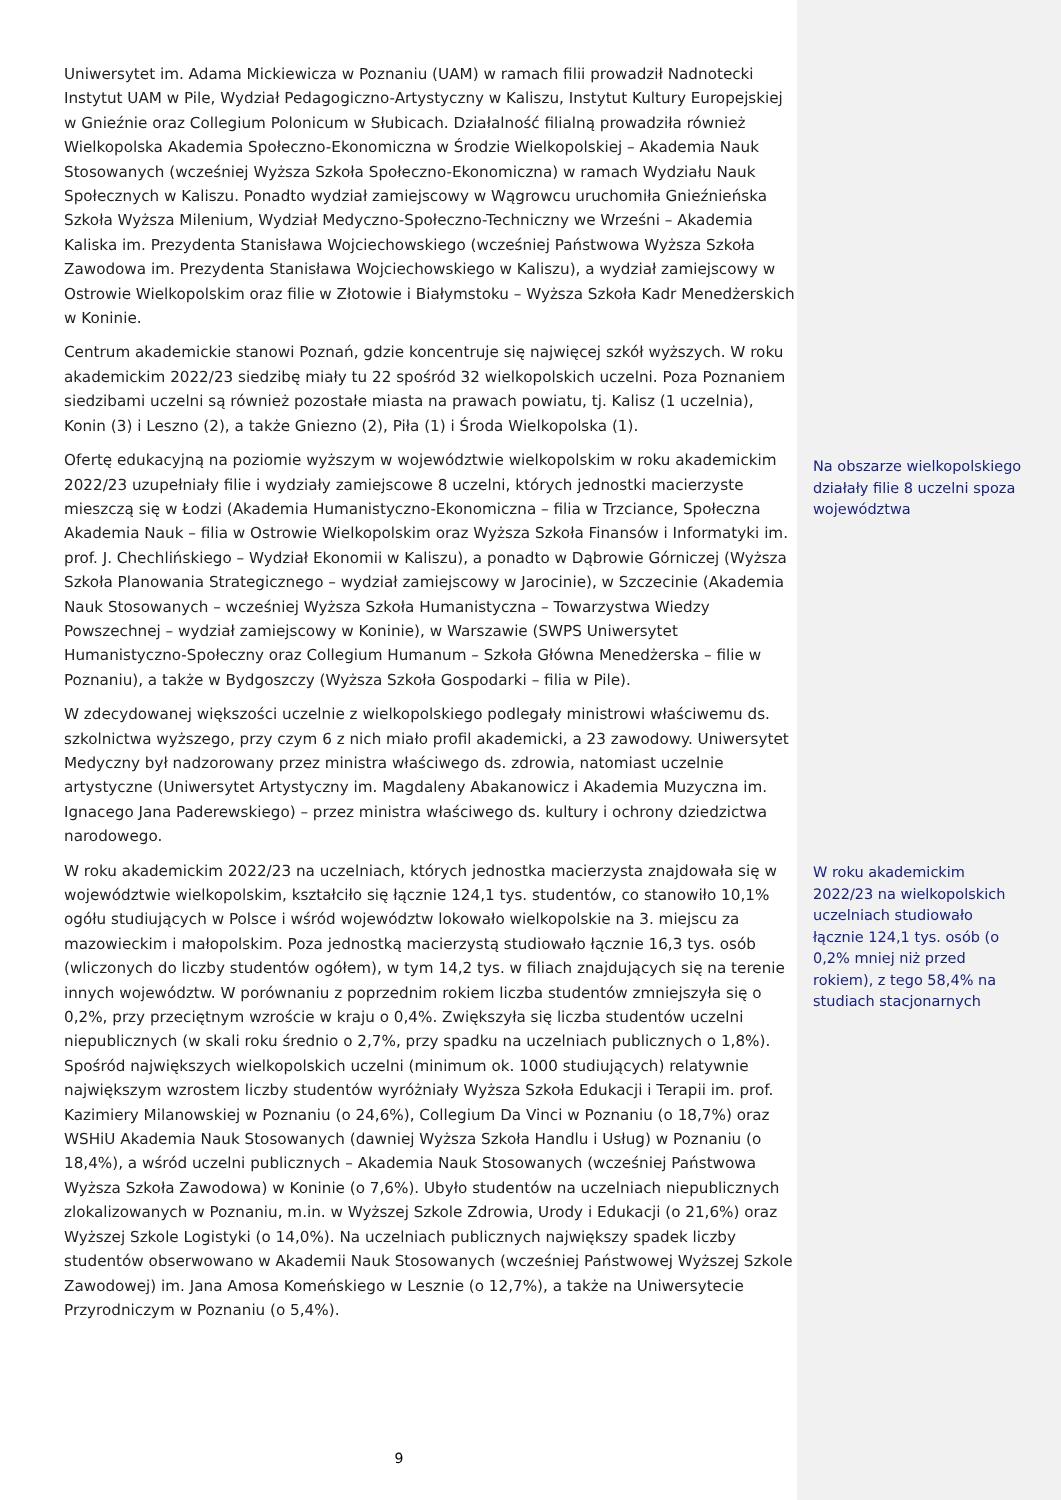Uniwersytet im. Adama Mickiewicza w Poznaniu (UAM) w ramach filii prowadził Nadnotecki Instytut UAM w Pile, Wydział Pedagogiczno-Artystyczny w Kaliszu, Instytut Kultury Europejskiej w Gnieźnie oraz Collegium Polonicum w Słubicach. Działalność filialną prowadziła również Wielkopolska Akademia Społeczno-Ekonomiczna w Środzie Wielkopolskiej – Akademia Nauk Stosowanych (wcześniej Wyższa Szkoła Społeczno-Ekonomiczna) w ramach Wydziału Nauk Społecznych w Kaliszu. Ponadto wydział zamiejscowy w Wągrowcu uruchomiła Gnieźnieńska Szkoła Wyższa Milenium, Wydział Medyczno-Społeczno-Techniczny we Wrześni – Akademia Kaliska im. Prezydenta Stanisława Wojciechowskiego (wcześniej Państwowa Wyższa Szkoła Zawodowa im. Prezydenta Stanisława Wojciechowskiego w Kaliszu), a wydział zamiejscowy w Ostrowie Wielkopolskim oraz filie w Złotowie i Białymstoku – Wyższa Szkoła Kadr Menedżerskich w Koninie.
Centrum akademickie stanowi Poznań, gdzie koncentruje się najwięcej szkół wyższych. W roku akademickim 2022/23 siedzibę miały tu 22 spośród 32 wielkopolskich uczelni. Poza Poznaniem siedzibami uczelni są również pozostałe miasta na prawach powiatu, tj. Kalisz (1 uczelnia), Konin (3) i Leszno (2), a także Gniezno (2), Piła (1) i Środa Wielkopolska (1).
Ofertę edukacyjną na poziomie wyższym w województwie wielkopolskim w roku akademickim 2022/23 uzupełniały filie i wydziały zamiejscowe 8 uczelni, których jednostki macierzyste mieszczą się w Łodzi (Akademia Humanistyczno-Ekonomiczna – filia w Trzciance, Społeczna Akademia Nauk – filia w Ostrowie Wielkopolskim oraz Wyższa Szkoła Finansów i Informatyki im. prof. J. Chechlińskiego – Wydział Ekonomii w Kaliszu), a ponadto w Dąbrowie Górniczej (Wyższa Szkoła Planowania Strategicznego – wydział zamiejscowy w Jarocinie), w Szczecinie (Akademia Nauk Stosowanych – wcześniej Wyższa Szkoła Humanistyczna – Towarzystwa Wiedzy Powszechnej – wydział zamiejscowy w Koninie), w Warszawie (SWPS Uniwersytet Humanistyczno-Społeczny oraz Collegium Humanum – Szkoła Główna Menedżerska – filie w Poznaniu), a także w Bydgoszczy (Wyższa Szkoła Gospodarki – filia w Pile).
W zdecydowanej większości uczelnie z wielkopolskiego podlegały ministrowi właściwemu ds. szkolnictwa wyższego, przy czym 6 z nich miało profil akademicki, a 23 zawodowy. Uniwersytet Medyczny był nadzorowany przez ministra właściwego ds. zdrowia, natomiast uczelnie artystyczne (Uniwersytet Artystyczny im. Magdaleny Abakanowicz i Akademia Muzyczna im. Ignacego Jana Paderewskiego) – przez ministra właściwego ds. kultury i ochrony dziedzictwa narodowego.
W roku akademickim 2022/23 na uczelniach, których jednostka macierzysta znajdowała się w województwie wielkopolskim, kształciło się łącznie 124,1 tys. studentów, co stanowiło 10,1% ogółu studiujących w Polsce i wśród województw lokowało wielkopolskie na 3. miejscu za mazowieckim i małopolskim. Poza jednostką macierzystą studiowało łącznie 16,3 tys. osób (wliczonych do liczby studentów ogółem), w tym 14,2 tys. w filiach znajdujących się na terenie innych województw. W porównaniu z poprzednim rokiem liczba studentów zmniejszyła się o 0,2%, przy przeciętnym wzroście w kraju o 0,4%. Zwiększyła się liczba studentów uczelni niepublicznych (w skali roku średnio o 2,7%, przy spadku na uczelniach publicznych o 1,8%). Spośród największych wielkopolskich uczelni (minimum ok. 1000 studiujących) relatywnie największym wzrostem liczby studentów wyróżniały Wyższa Szkoła Edukacji i Terapii im. prof. Kazimiery Milanowskiej w Poznaniu (o 24,6%), Collegium Da Vinci w Poznaniu (o 18,7%) oraz WSHiU Akademia Nauk Stosowanych (dawniej Wyższa Szkoła Handlu i Usług) w Poznaniu (o 18,4%), a wśród uczelni publicznych – Akademia Nauk Stosowanych (wcześniej Państwowa Wyższa Szkoła Zawodowa) w Koninie (o 7,6%). Ubyło studentów na uczelniach niepublicznych zlokalizowanych w Poznaniu, m.in. w Wyższej Szkole Zdrowia, Urody i Edukacji (o 21,6%) oraz Wyższej Szkole Logistyki (o 14,0%). Na uczelniach publicznych największy spadek liczby studentów obserwowano w Akademii Nauk Stosowanych (wcześniej Państwowej Wyższej Szkole Zawodowej) im. Jana Amosa Komeńskiego w Lesznie (o 12,7%), a także na Uniwersytecie Przyrodniczym w Poznaniu (o 5,4%).
Na obszarze wielkopolskiego działały filie 8 uczelni spoza województwa
W roku akademickim 2022/23 na wielkopolskich uczelniach studiowało łącznie 124,1 tys. osób (o 0,2% mniej niż przed rokiem), z tego 58,4% na studiach stacjonarnych
9